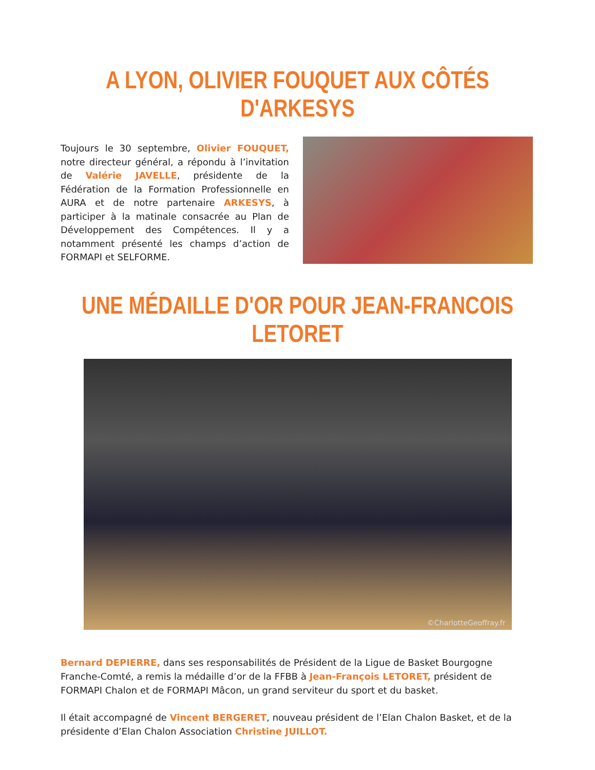A LYON, OLIVIER FOUQUET AUX CÔTÉS D'ARKESYS
Toujours le 30 septembre, Olivier FOUQUET, notre directeur général, a répondu à l’invitation de Valérie JAVELLE, présidente de la Fédération de la Formation Professionnelle en AURA et de notre partenaire ARKESYS, à participer à la matinale consacrée au Plan de Développement des Compétences. Il y a notamment présenté les champs d’action de FORMAPI et SELFORME.
UNE MÉDAILLE D'OR POUR JEAN-FRANCOIS LETORET
©CharlotteGeoffray.fr
Bernard DEPIERRE, dans ses responsabilités de Président de la Ligue de Basket Bourgogne Franche-Comté, a remis la médaille d’or de la FFBB à Jean-François LETORET, président de FORMAPI Chalon et de FORMAPI Mâcon, un grand serviteur du sport et du basket.
Il était accompagné de Vincent BERGERET, nouveau président de l’Elan Chalon Basket, et de la présidente d’Elan Chalon Association Christine JUILLOT.